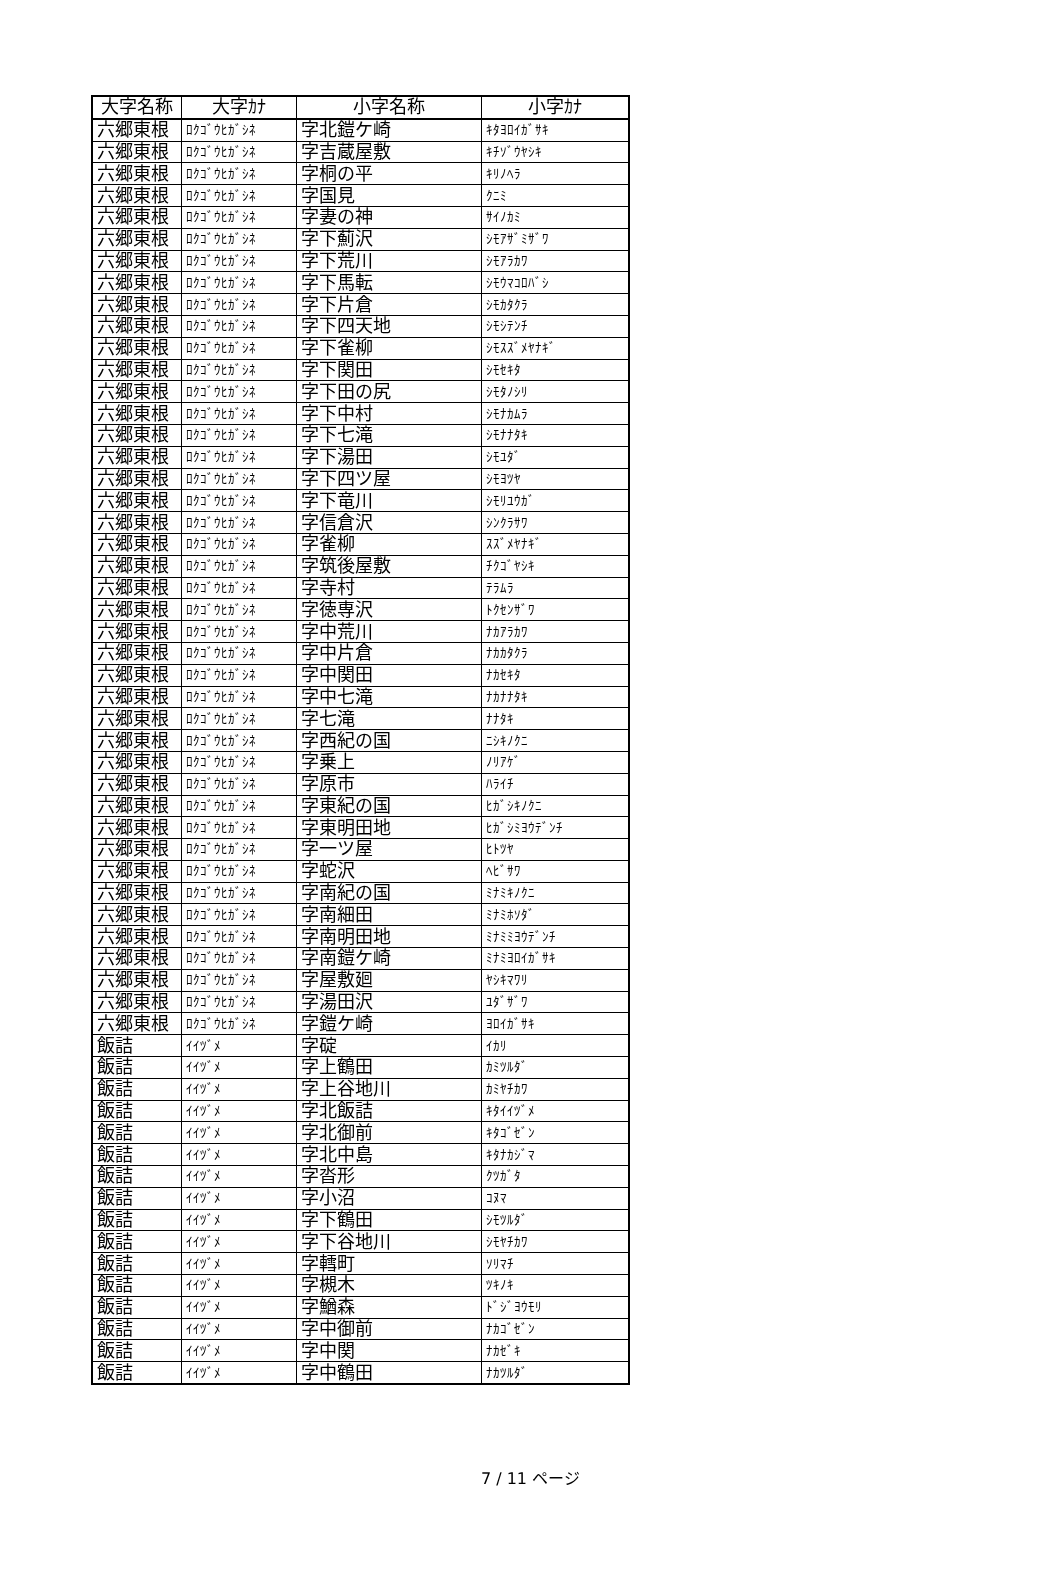| 大字名称 | 大字ｶﾅ | 小字名称 | 小字ｶﾅ |
| --- | --- | --- | --- |
| 六郷東根 | ﾛｸｺﾞｳﾋｶﾞｼﾈ | 字北鎧ケ崎 | ｷﾀﾖﾛｲｶﾞｻｷ |
| 六郷東根 | ﾛｸｺﾞｳﾋｶﾞｼﾈ | 字吉蔵屋敷 | ｷﾁｿﾞｳﾔｼｷ |
| 六郷東根 | ﾛｸｺﾞｳﾋｶﾞｼﾈ | 字桐の平 | ｷﾘﾉﾍﾗ |
| 六郷東根 | ﾛｸｺﾞｳﾋｶﾞｼﾈ | 字国見 | ｸﾆﾐ |
| 六郷東根 | ﾛｸｺﾞｳﾋｶﾞｼﾈ | 字妻の神 | ｻｲﾉｶﾐ |
| 六郷東根 | ﾛｸｺﾞｳﾋｶﾞｼﾈ | 字下薊沢 | ｼﾓｱｻﾞﾐｻﾞﾜ |
| 六郷東根 | ﾛｸｺﾞｳﾋｶﾞｼﾈ | 字下荒川 | ｼﾓｱﾗｶﾜ |
| 六郷東根 | ﾛｸｺﾞｳﾋｶﾞｼﾈ | 字下馬転 | ｼﾓｳﾏｺﾛﾊﾞｼ |
| 六郷東根 | ﾛｸｺﾞｳﾋｶﾞｼﾈ | 字下片倉 | ｼﾓｶﾀｸﾗ |
| 六郷東根 | ﾛｸｺﾞｳﾋｶﾞｼﾈ | 字下四天地 | ｼﾓｼﾃﾝﾁ |
| 六郷東根 | ﾛｸｺﾞｳﾋｶﾞｼﾈ | 字下雀柳 | ｼﾓｽｽﾞﾒﾔﾅｷﾞ |
| 六郷東根 | ﾛｸｺﾞｳﾋｶﾞｼﾈ | 字下関田 | ｼﾓｾｷﾀ |
| 六郷東根 | ﾛｸｺﾞｳﾋｶﾞｼﾈ | 字下田の尻 | ｼﾓﾀﾉｼﾘ |
| 六郷東根 | ﾛｸｺﾞｳﾋｶﾞｼﾈ | 字下中村 | ｼﾓﾅｶﾑﾗ |
| 六郷東根 | ﾛｸｺﾞｳﾋｶﾞｼﾈ | 字下七滝 | ｼﾓﾅﾅﾀｷ |
| 六郷東根 | ﾛｸｺﾞｳﾋｶﾞｼﾈ | 字下湯田 | ｼﾓﾕﾀﾞ |
| 六郷東根 | ﾛｸｺﾞｳﾋｶﾞｼﾈ | 字下四ツ屋 | ｼﾓﾖﾂﾔ |
| 六郷東根 | ﾛｸｺﾞｳﾋｶﾞｼﾈ | 字下竜川 | ｼﾓﾘﾕｳｶﾞ |
| 六郷東根 | ﾛｸｺﾞｳﾋｶﾞｼﾈ | 字信倉沢 | ｼﾝｸﾗｻﾜ |
| 六郷東根 | ﾛｸｺﾞｳﾋｶﾞｼﾈ | 字雀柳 | ｽｽﾞﾒﾔﾅｷﾞ |
| 六郷東根 | ﾛｸｺﾞｳﾋｶﾞｼﾈ | 字筑後屋敷 | ﾁｸｺﾞﾔｼｷ |
| 六郷東根 | ﾛｸｺﾞｳﾋｶﾞｼﾈ | 字寺村 | ﾃﾗﾑﾗ |
| 六郷東根 | ﾛｸｺﾞｳﾋｶﾞｼﾈ | 字徳専沢 | ﾄｸｾﾝｻﾞﾜ |
| 六郷東根 | ﾛｸｺﾞｳﾋｶﾞｼﾈ | 字中荒川 | ﾅｶｱﾗｶﾜ |
| 六郷東根 | ﾛｸｺﾞｳﾋｶﾞｼﾈ | 字中片倉 | ﾅｶｶﾀｸﾗ |
| 六郷東根 | ﾛｸｺﾞｳﾋｶﾞｼﾈ | 字中関田 | ﾅｶｾｷﾀ |
| 六郷東根 | ﾛｸｺﾞｳﾋｶﾞｼﾈ | 字中七滝 | ﾅｶﾅﾅﾀｷ |
| 六郷東根 | ﾛｸｺﾞｳﾋｶﾞｼﾈ | 字七滝 | ﾅﾅﾀｷ |
| 六郷東根 | ﾛｸｺﾞｳﾋｶﾞｼﾈ | 字西紀の国 | ﾆｼｷﾉｸﾆ |
| 六郷東根 | ﾛｸｺﾞｳﾋｶﾞｼﾈ | 字乗上 | ﾉﾘｱｹﾞ |
| 六郷東根 | ﾛｸｺﾞｳﾋｶﾞｼﾈ | 字原市 | ﾊﾗｲﾁ |
| 六郷東根 | ﾛｸｺﾞｳﾋｶﾞｼﾈ | 字東紀の国 | ﾋｶﾞｼｷﾉｸﾆ |
| 六郷東根 | ﾛｸｺﾞｳﾋｶﾞｼﾈ | 字東明田地 | ﾋｶﾞｼﾐﾖｳﾃﾞﾝﾁ |
| 六郷東根 | ﾛｸｺﾞｳﾋｶﾞｼﾈ | 字一ツ屋 | ﾋﾄﾂﾔ |
| 六郷東根 | ﾛｸｺﾞｳﾋｶﾞｼﾈ | 字蛇沢 | ﾍﾋﾞｻﾜ |
| 六郷東根 | ﾛｸｺﾞｳﾋｶﾞｼﾈ | 字南紀の国 | ﾐﾅﾐｷﾉｸﾆ |
| 六郷東根 | ﾛｸｺﾞｳﾋｶﾞｼﾈ | 字南細田 | ﾐﾅﾐﾎｿﾀﾞ |
| 六郷東根 | ﾛｸｺﾞｳﾋｶﾞｼﾈ | 字南明田地 | ﾐﾅﾐﾐﾖｳﾃﾞﾝﾁ |
| 六郷東根 | ﾛｸｺﾞｳﾋｶﾞｼﾈ | 字南鎧ケ崎 | ﾐﾅﾐﾖﾛｲｶﾞｻｷ |
| 六郷東根 | ﾛｸｺﾞｳﾋｶﾞｼﾈ | 字屋敷廻 | ﾔｼｷﾏﾜﾘ |
| 六郷東根 | ﾛｸｺﾞｳﾋｶﾞｼﾈ | 字湯田沢 | ﾕﾀﾞｻﾞﾜ |
| 六郷東根 | ﾛｸｺﾞｳﾋｶﾞｼﾈ | 字鎧ケ崎 | ﾖﾛｲｶﾞｻｷ |
| 飯詰 | ｲｲﾂﾞﾒ | 字碇 | ｲｶﾘ |
| 飯詰 | ｲｲﾂﾞﾒ | 字上鶴田 | ｶﾐﾂﾙﾀﾞ |
| 飯詰 | ｲｲﾂﾞﾒ | 字上谷地川 | ｶﾐﾔﾁｶﾜ |
| 飯詰 | ｲｲﾂﾞﾒ | 字北飯詰 | ｷﾀｲｲﾂﾞﾒ |
| 飯詰 | ｲｲﾂﾞﾒ | 字北御前 | ｷﾀｺﾞｾﾞﾝ |
| 飯詰 | ｲｲﾂﾞﾒ | 字北中島 | ｷﾀﾅｶｼﾞﾏ |
| 飯詰 | ｲｲﾂﾞﾒ | 字沓形 | ｸﾂｶﾞﾀ |
| 飯詰 | ｲｲﾂﾞﾒ | 字小沼 | ｺﾇﾏ |
| 飯詰 | ｲｲﾂﾞﾒ | 字下鶴田 | ｼﾓﾂﾙﾀﾞ |
| 飯詰 | ｲｲﾂﾞﾒ | 字下谷地川 | ｼﾓﾔﾁｶﾜ |
| 飯詰 | ｲｲﾂﾞﾒ | 字轌町 | ｿﾘﾏﾁ |
| 飯詰 | ｲｲﾂﾞﾒ | 字槻木 | ﾂｷﾉｷ |
| 飯詰 | ｲｲﾂﾞﾒ | 字鰌森 | ﾄﾞｼﾞﾖｳﾓﾘ |
| 飯詰 | ｲｲﾂﾞﾒ | 字中御前 | ﾅｶｺﾞｾﾞﾝ |
| 飯詰 | ｲｲﾂﾞﾒ | 字中関 | ﾅｶｾﾞｷ |
| 飯詰 | ｲｲﾂﾞﾒ | 字中鶴田 | ﾅｶﾂﾙﾀﾞ |
7 / 11 ページ